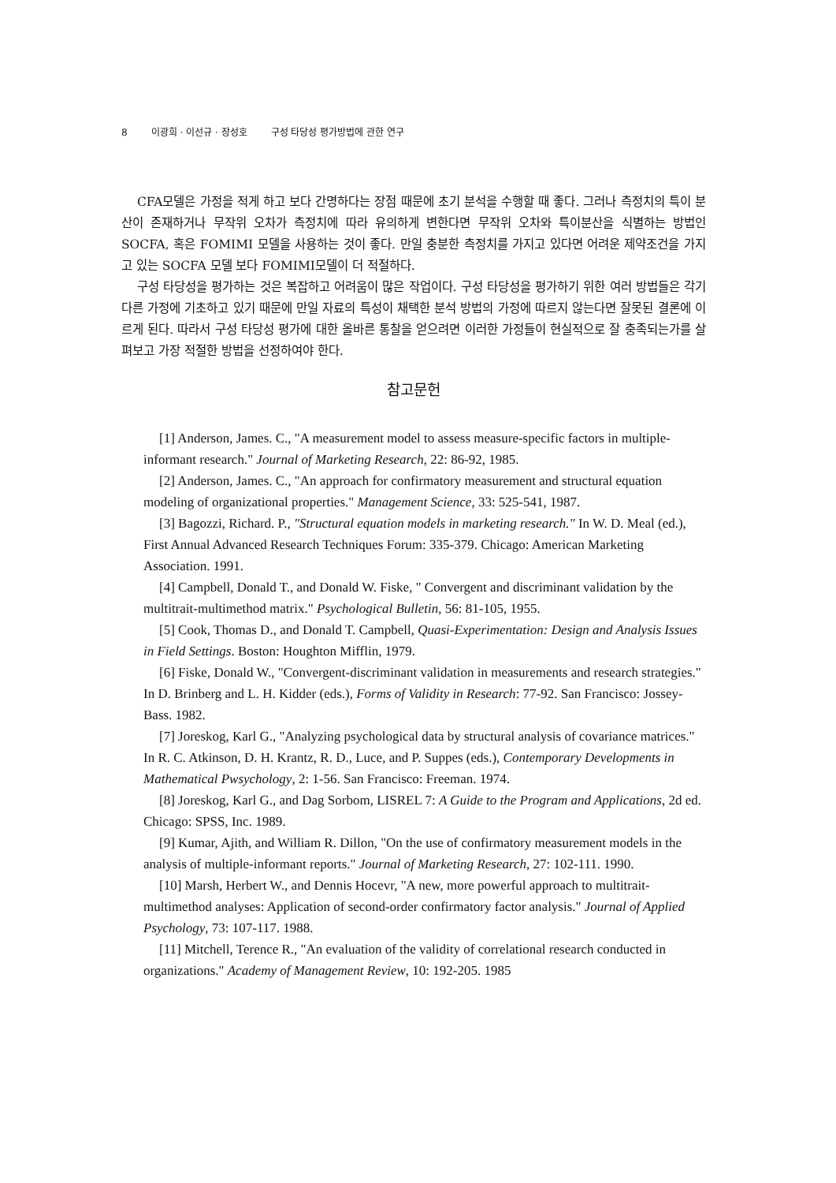8 이광희 · 이선규 · 장성호 구성 타당성 평가방법에 관한 연구
CFA모델은 가정을 적게 하고 보다 간명하다는 장점 때문에 초기 분석을 수행할 때 좋다. 그러나 측정치의 특이 분산이 존재하거나 무작위 오차가 측정치에 따라 유의하게 변한다면 무작위 오차와 특이분산을 식별하는 방법인 SOCFA, 혹은 FOMIMI 모델을 사용하는 것이 좋다. 만일 충분한 측정치를 가지고 있다면 어려운 제약조건을 가지고 있는 SOCFA 모델 보다 FOMIMI모델이 더 적절하다.
구성 타당성을 평가하는 것은 복잡하고 어려움이 많은 작업이다. 구성 타당성을 평가하기 위한 여러 방법들은 각기 다른 가정에 기초하고 있기 때문에 만일 자료의 특성이 채택한 분석 방법의 가정에 따르지 않는다면 잘못된 결론에 이르게 된다. 따라서 구성 타당성 평가에 대한 올바른 통찰을 얻으려면 이러한 가정들이 현실적으로 잘 충족되는가를 살펴보고 가장 적절한 방법을 선정하여야 한다.
참고문헌
[1] Anderson, James. C., "A measurement model to assess measure-specific factors in multiple-informant research." Journal of Marketing Research, 22: 86-92, 1985.
[2] Anderson, James. C., "An approach for confirmatory measurement and structural equation modeling of organizational properties." Management Science, 33: 525-541, 1987.
[3] Bagozzi, Richard. P., "Structural equation models in marketing research." In W. D. Meal (ed.), First Annual Advanced Research Techniques Forum: 335-379. Chicago: American Marketing Association. 1991.
[4] Campbell, Donald T., and Donald W. Fiske, " Convergent and discriminant validation by the multitrait-multimethod matrix." Psychological Bulletin, 56: 81-105, 1955.
[5] Cook, Thomas D., and Donald T. Campbell, Quasi-Experimentation: Design and Analysis Issues in Field Settings. Boston: Houghton Mifflin, 1979.
[6] Fiske, Donald W., "Convergent-discriminant validation in measurements and research strategies." In D. Brinberg and L. H. Kidder (eds.), Forms of Validity in Research: 77-92. San Francisco: Jossey-Bass. 1982.
[7] Joreskog, Karl G., "Analyzing psychological data by structural analysis of covariance matrices." In R. C. Atkinson, D. H. Krantz, R. D., Luce, and P. Suppes (eds.), Contemporary Developments in Mathematical Pwsychology, 2: 1-56. San Francisco: Freeman. 1974.
[8] Joreskog, Karl G., and Dag Sorbom, LISREL 7: A Guide to the Program and Applications, 2d ed. Chicago: SPSS, Inc. 1989.
[9] Kumar, Ajith, and William R. Dillon, "On the use of confirmatory measurement models in the analysis of multiple-informant reports." Journal of Marketing Research, 27: 102-111. 1990.
[10] Marsh, Herbert W., and Dennis Hocevr, "A new, more powerful approach to multitrait-multimethod analyses: Application of second-order confirmatory factor analysis." Journal of Applied Psychology, 73: 107-117. 1988.
[11] Mitchell, Terence R., "An evaluation of the validity of correlational research conducted in organizations." Academy of Management Review, 10: 192-205. 1985